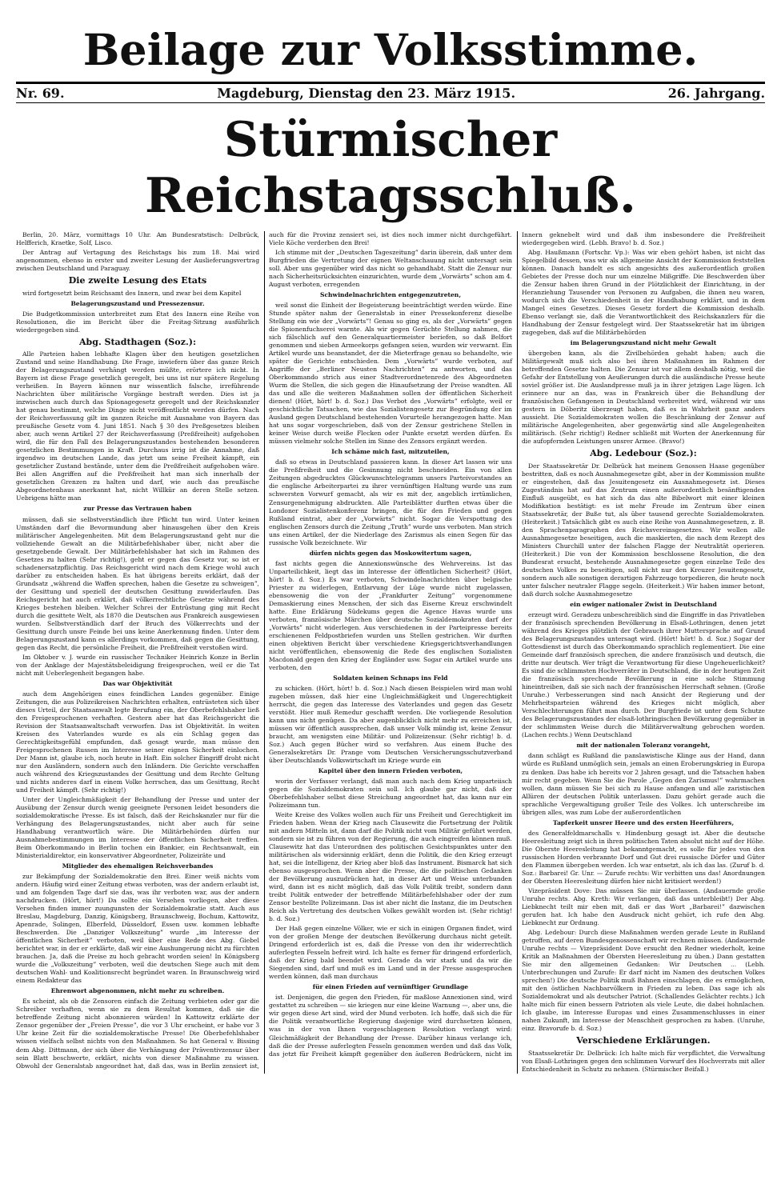Beilage zur Volksstimme.
Nr. 69. Magdeburg, Dienstag den 23. März 1915. 26. Jahrgang.
Stürmischer Reichstagsschluß.
Berlin, 20. März, vormittags 10 Uhr. Am Bundesratstisch: Delbrück, Helfferich, Kraetke, Solf, Lisco.
Der Antrag auf Vertagung des Reichstags bis zum 18. Mai wird angenommen, ebenso in erster und zweiter Lesung der Auslieferungsvertrag zwischen Deutschland und Paraguay.
Die zweite Lesung des Etats
wird fortgesetzt beim Reichsamt des Innern, und zwar bei dem Kapitel
Belagerungszustand und Pressezensur.
Die Budgetkommission unterbreitet zum Etat des Innern eine Reihe von Resolutionen, die im Bericht über die Freitag-Sitzung ausführlich wiedergegeben sind.
Abg. Stadthagen (Soz.):
Alle Parteien haben lebhafte Klagen über den heutigen gesetzlichen Zustand und seine Handhabung. Die Frage, inwiefern über das ganze Reich der Belagerungszustand verhängt werden müßte, erörtere ich nicht. In Bayern ist diese Frage gesetzlich geregelt, bei uns ist nur spätere Regelung verheißen. In Bayern können nur wissentlich falsche, irreführende Nachrichten über militärische Vorgänge bestraft werden. Dies ist ja inzwischen auch durch das Spionagegesetz geregelt und der Reichskanzler hat genau bestimmt, welche Dinge nicht veröffentlicht werden dürfen. Nach der Reichsverfassung gilt im ganzen Reiche mit Ausnahme von Bayern das preußische Gesetz vom 4. Juni 1851. Nach § 30 des Preßgesetzes bleiben aber, auch wenn Artikel 27 der Reichsverfassung (Preßfreiheit) aufgehoben wird, die für den Fall des Belagerungszustandes bestehenden besonderen gesetzlichen Bestimmungen in Kraft. Durchaus irrig ist die Annahme, daß irgendwo im deutschen Lande, das jetzt um seine Freiheit kämpft, ein gesetzlicher Zustand bestände, unter dem die Preßfreiheit aufgehoben wäre. Bei allen Angriffen auf die Preßfreiheit hat man sich innerhalb der gesetzlichen Grenzen zu halten und darf, wie auch das preußische Abgeordnetenhaus anerkannt hat, nicht Willkür an deren Stelle setzen. Uebrigens hätte man
zur Presse das Vertrauen haben
müssen, daß sie selbstverständlich ihre Pflicht tun wird. Unter keinen Umständen darf die Bevormundung aber hinausgehen über den Kreis militärischer Angelegenheiten. Mit dem Belagerungszustand geht nur die vollziehende Gewalt an die Militärbefehlshaber über, nicht aber die gesetzgebende Gewalt. Der Militärbefehlshaber hat sich im Rahmen des Gesetzes zu halten (Sehr richtig!), geht er gegen das Gesetz vor, so ist er schadenersatzpflichtig. Das Reichsgericht wird nach dem Kriege wohl auch darüber zu entscheiden haben. Es hat übrigens bereits erklärt, daß der Grundsatz „während die Waffen sprechen, haben die Gesetze zu schweigen“, der Gesittung und speziell der deutschen Gesittung zuwiderlaufen. Das Reichsgericht hat auch erklärt, daß völkerrechtliche Gesetze während des Krieges bestehen bleiben. Welcher Schrei der Entrüstung ging mit Recht durch die gesittete Welt, als 1870 die Deutschen aus Frankreich ausgewiesen wurden. Selbstverständlich darf der Bruch des Völkerrechts und der Gesittung durch unsre Feinde bei uns keine Anerkennung finden. Unter dem Belagerungszustand kann es allerdings vorkommen, daß gegen die Gesittung, gegen das Recht, die persönliche Freiheit, die Preßfreiheit verstoßen wird.
Im Oktober v. J. wurde ein russischer Techniker Heinrich Konze in Berlin von der Anklage der Majestätsbeleidigung freigesprochen, weil er die Tat nicht mit Ueberlegenheit begangen habe.
Das war Objektivität
auch dem Angehörigen eines feindlichen Landes gegenüber. Einige Zeitungen, die aus Polizeikreisen Nachrichten erhalten, entrüsteten sich über dieses Urteil, der Staatsanwalt legte Berufung ein, der Oberbefehlshaber ließ den Freigesprochenen verhaften. Gestern aber hat das Reichsgericht die Revision der Staatsanwaltschaft verworfen. Das ist Objektivität. In weiten Kreisen des Vaterlandes wurde es als ein Schlag gegen das Gerechtigkeitsgefühl empfunden, daß gesagt wurde, man müsse den Freigesprochenen Russen im Interesse seiner eignen Sicherheit einlochen. Der Mann ist, glaube ich, noch heute in Haft. Ein solcher Eingriff droht nicht nur den Ausländern, sondern auch den Inländern. Die Gerichte verschaffen auch während des Kriegszustandes der Gesittung und dem Rechte Geltung und nichts anderes darf in einem Volke herrschen, das um Gesittung, Recht und Freiheit kämpft. (Sehr richtig!)
Unter der Ungleichmäßigkeit der Behandlung der Presse und unter der Ausübung der Zensur durch wenig geeignete Personen leidet besonders die sozialdemokratische Presse. Es ist falsch, daß der Reichskanzler nur für die Verhängung des Belagerungszustandes, nicht aber auch für seine Handhabung verantwortlich wäre. Die Militärbehörden dürfen nur Ausnahmebestimmungen im Interesse der öffentlichen Sicherheit treffen. Beim Oberkommando in Berlin tochen ein Bankier, ein Rechtsanwalt, ein Ministerialdirektor, ein konservativer Abgeordneter, Polizeiräte und
Mitglieder des ehemaligen Reichsverbandes
zur Bekämpfung der Sozialdemokratie den Brei. Einer weiß nichts vom andern. Häufig wird einer Zeitung etwas verboten, was der andern erlaubt ist, und am folgenden Tage darf sie das, was ihr verboten war, aus der andern nachdrucken. (Hört, hört!) Da sollte ein Versehen vorliegen, aber diese Versehen finden immer zuungunsten der Sozialdemokratie statt. Auch aus Breslau, Magdeburg, Danzig, Königsberg, Braunschweig, Bochum, Kattowitz, Apenrade, Solingen, Elberfeld, Düsseldorf, Essen usw. kommen lebhafte Beschwerden. Die „Danziger Volkszeitung“ wurde „im Interesse der öffentlichen Sicherheit“ verboten, weil über eine Rede des Abg. Giebel berichtet war, in der er erklärte, daß wir eine Aushungerung nicht zu fürchten brauchen. Ja, daß die Preise zu hoch gebracht worden seien! In Königsberg wurde die „Volkszeitung“ verboten, weil die deutschen Siege auch mit dem deutschen Wahl- und Koalitionsrecht begründet waren. In Braunschweig wird einem Redakteur das
Ehrenwort abgenommen, nicht mehr zu schreiben.
Es scheint, als ob die Zensoren einfach die Zeitung verbieten oder gar die Schreiber verhaften, wenn sie zu dem Resultat kommen, daß sie die betreffende Zeitung nicht abonnieren würden! In Kattowitz erklärte der Zensor gegenüber der „Freien Presse“, die vor 3 Uhr erscheint, er habe vor 3 Uhr keine Zeit für die sozialdemokratische Presse! Die Oberbefehlshaber wissen vielfach selbst nichts von den Maßnahmen. So hat General v. Bissing dem Abg. Dittmann, der sich über die Verhängung der Präventivzensur über sein Blatt beschwerte, erklärt, nichts von dieser Maßnahme zu wissen. Obwohl der Generalstab angeordnet hat, daß das, was in Berlin zensiert ist, auch für die Provinz zensiert sei, ist dies noch immer nicht durchgeführt. Viele Köche verderben den Brei!
Ich stimme mit der „Deutschen Tageszeitung“ darin überein, daß unter dem Burgfrieden die Vertretung der eignen Weltanschauung nicht untersagt sein soll. Aber uns gegenüber wird das nicht so gehandhabt. Statt die Zensur nur nach Sicherheitsrücksichten einzurichten, wurde dem „Vorwärts“ schon am 4. August verboten, erregenden
Schwindelnachrichten entgegenzutreten,
weil sonst die Einheit der Begeisterung beeinträchtigt werden würde. Eine Stunde später nahm der Generalstab in einer Pressekonferenz dieselbe Stellung ein wie der „Vorwärts“! Genau so ging es, als der „Vorwärts“ gegen die Spionenfuchserei warnte. Als wir gegen Gerüchte Stellung nahmen, die sich fälschlich auf den Generalquartiermeister beriefen, so daß Belfort genommen und sieben Armeekorps gefangen seien, wurden wir verwarnt. Ein Artikel wurde uns beanstandet, der die Mieterfrage genau so behandelte, wie später die Gerichte entschieden. Dem „Vorwärts“ wurde verboten, auf Angriffe der „Berliner Neusten Nachrichten“ zu antworten, und das Oberkommando strich aus einer Stadtverordnetenrede des Abgeordneten Wurm die Stellen, die sich gegen die Hinaufsetzung der Preise wandten. All das und alle die weiteren Maßnahmen sollen der öffentlichen Sicherheit dienen! (Hört, hört! b. d. Soz.) Das Verbot des „Vorwärts“ erfolgte, weil er geschichtliche Tatsachen, wie das Sozialistengesetz zur Begründung der im Ausland gegen Deutschland bestehenden Vorurteile herangezogen hatte. Man hat uns sogar vorgeschrieben, daß von der Zensur gestrichene Stellen in keiner Weise durch weiße Flecken oder Punkte ersetzt werden dürfen. Es müssen vielmehr solche Stellen im Sinne des Zensors ergänzt werden.
Ich schäme mich fast, mitzuteilen,
daß so etwas in Deutschland passieren kann. In dieser Art lassen wir uns die Preßfreiheit und die Gesinnung nicht beschneiden. Ein von allen Zeitungen abgedrucktes Glückwunschtelegramm unsers Parteivorstandes an die englische Arbeiterpartei zu ihrer vernünftigen Haltung wurde uns zum schwersten Vorwurf gemacht, als wir es mit der, angeblich irrtümlichen, Zensurgenehmigung abdruckten. Alle Parteiblätter durften etwas über die Londoner Sozialistenkonferenz bringen, die für den Frieden und gegen Rußland eintrat, aber der „Vorwärts“ nicht. Sogar die Verspottung des englischen Zensors durch die Zeitung „Truth“ wurde uns verboten. Man strich uns einen Artikel, der die Niederlage des Zarismus als einen Segen für das russische Volk bezeichnete. Wir
dürfen nichts gegen das Moskowitertum sagen,
fast nichts gegen die Annexionswünsche des Wehrvereins. Ist das Unparteilichkeit, liegt das im Interesse der öffentlichen Sicherheit? (Hört, hört! b. d. Soz.) Es war verboten, Schwindelnachrichten über belgische Priester zu widerlegen, Entlarvung der Lüge wurde nicht zugelassen, ebensowenig die von der „Frankfurter Zeitung“ vorgenommene Demaskierung eines Menschen, der sich das Eiserne Kreuz erschwindelt hatte. Eine Erklärung Südekums gegen die Agence Havas wurde uns verboten, französische Märchen über deutsche Sozialdemokraten darf der „Vorwärts“ nicht widerlegen. Aus verschiedenen in der Parteipresse bereits erschienenen Feldpostbriefen wurden uns Stellen gestrichen. Wir durften einen objektiven Bericht über verschiedene Kriegsgerichtsverhandlungen nicht veröffentlichen, ebensowenig die Rede des englischen Sozialisten Macdonald gegen den Krieg der Engländer usw. Sogar ein Artikel wurde uns verboten, den
Soldaten keinen Schnaps ins Feld
zu schicken. (Hört, hört! b. d. Soz.) Nach diesen Beispielen wird man wohl zugeben müssen, daß hier eine Ungleichmäßigkeit und Ungerechtigkeit herrscht, die gegen das Interesse des Vaterlandes und gegen das Gesetz verstößt. Hier muß Remedur geschafft werden. Die vorliegende Resolution kann uns nicht genügen. Da aber augenblicklich nicht mehr zu erreichen ist, müssen wir öffentlich aussprechen, daß unser Volk mündig ist, keine Zensur braucht, am wenigsten eine Militär- und Polizeizensur. (Sehr richtig! b. d. Soz.) Auch gegen Bücher wird so verfahren. Aus einem Buche des Generalsekretärs Dr. Prange vom Deutschen Versicherungsschutzverband über Deutschlands Volkswirtschaft im Kriege wurde ein
Kapitel über den innern Frieden verboten,
worin der Verfasser verlangt, daß man auch nach dem Krieg unparteiisch gegen die Sozialdemokraten sein soll. Ich glaube gar nicht, daß der Oberbefehlshaber selbst diese Streichung angeordnet hat, das kann nur ein Polizeimann tun.
Weite Kreise des Volkes wollen auch für uns Freiheit und Gerechtigkeit im Frieden haben. Wenn der Krieg nach Clausewitz die Fortsetzung der Politik mit andern Mitteln ist, dann darf die Politik nicht vom Militär geführt werden, sondern sie ist zu führen von der Regierung, die auch eingreifen können muß. Clausewitz hat das Unterordnen des politischen Gesichtspunktes unter den militärischen als widersinnig erklärt, denn die Politik, die den Krieg erzeugt hat, sei die Intelligenz, der Krieg aber bloß das Instrument. Bismarck hat sich ebenso ausgesprochen. Wenn aber die Presse, die die politischen Gedanken der Bevölkerung auszudrücken hat, in dieser Art und Weise unterbunden wird, dann ist es nicht möglich, daß das Volk Politik treibt, sondern dann treibt Politik entweder der betreffende Militärbefehlshaber oder der zum Zensor bestellte Polizeimann. Das ist aber nicht die Instanz, die im Deutschen Reich als Vertretung des deutschen Volkes gewählt worden ist. (Sehr richtig! b. d. Soz.)
Der Haß gegen einzelne Völker, wie er sich in einigen Organen findet, wird von der großen Menge der deutschen Bevölkerung durchaus nicht geteilt. Dringend erforderlich ist es, daß die Presse von den ihr widerrechtlich auferlegten Fesseln befreit wird. Ich halte es ferner für dringend erforderlich, daß der Krieg bald beendet wird. Gerade da wir stark und da wir die Siegenden sind, darf und muß es im Land und in der Presse ausgesprochen werden können, daß man durchaus
für einen Frieden auf vernünftiger Grundlage
ist. Denjenigen, die gegen den Frieden, für maßlose Annexionen sind, wird gestattet zu schreiben — sie kriegen nur eine kleine Warnung —, aber uns, die wir gegen diese Art sind, wird der Mund verboten. Ich hoffe, daß sich die für die Politik verantwortliche Regierung dasjenige wird durchsetzen können, was in der von Ihnen vorgeschlagenen Resolution verlangt wird: Gleichmäßigkeit der Behandlung der Presse. Darüber hinaus verlange ich, daß die der Presse auferlegten Fesseln genommen werden und daß das Volk, das jetzt für Freiheit kämpft gegenüber den äußeren Bedrückern, nicht im Innern geknebelt wird und daß ihm insbesondere die Preßfreiheit wiedergegeben wird. (Lebh. Bravo! b. d. Soz.)
Abg. Haußmann (Fortschr. Vp.): Was wir eben gehört haben, ist nicht das Spiegelbild dessen, was wir als allgemeine Ansicht der Kommission feststellen können. Danach handelt es sich angesichts des außerordentlich großen Gebietes der Presse doch nur um einzelne Mißgriffe. Die Beschwerden über die Zensur haben ihren Grund in der Plötzlichkeit der Einrichtung, in der Heranziehung Tausender von Personen zu Aufgaben, die ihnen neu waren, wodurch sich die Verschiedenheit in der Handhabung erklärt, und in dem Mangel eines Gesetzes. Dieses Gesetz fordert die Kommission deshalb. Ebenso verlangt sie, daß die Verantwortlichkeit des Reichskanzlers für die Handhabung der Zensur festgelegt wird. Der Staatssekretär hat im übrigen zugegeben, daß auf die Militärbehörden
im Belagerungszustand nicht mehr Gewalt
übergeben kann, als die Zivilbehörden gehabt haben; auch die Militärgewalt muß sich also bei ihren Maßnahmen im Rahmen der betreffenden Gesetze halten. Die Zensur ist vor allem deshalb nötig, weil die Gefahr der Entstellung von Aeußerungen durch die ausländische Presse heute soviel größer ist. Die Auslandpresse muß ja in ihrer jetzigen Lage lügen. Ich erinnere nur an das, was in Frankreich über die Behandlung der französischen Gefangenen in Deutschland verbreitet wird, während wir uns gestern in Döberitz überzeugt haben, daß es in Wahrheit ganz anders aussieht. Die Sozialdemokraten wollen die Beschränkung der Zensur auf militärische Angelegenheiten, aber gegenwärtig sind alle Angelegenheiten militärisch. (Sehr richtig!) Redner schließt mit Worten der Anerkennung für die aufopfernden Leistungen unsrer Armee. (Bravo!)
Abg. Ledebour (Soz.):
Der Staatssekretär Dr. Delbrück hat meinem Genossen Haase gegenüber bestritten, daß es noch Ausnahmegesetze gibt, aber in der Kommission mußte er eingestehen, daß das Jesuitengesetz ein Ausnahmegesetz ist. Dieses Zugeständnis hat auf das Zentrum einen außerordentlich besänftigenden Einfluß ausgeübt, es hat sich da das alte Bibelwort mit einer kleinen Modifikation bestätigt: es ist mehr Freude im Zentrum über einen Staatssekretär, der Buße tut, als über tausend gerechte Sozialdemokraten. (Heiterkeit.) Tatsächlich gibt es auch eine Reihe von Ausnahmegesetzen, z. B. den Sprachenparagraphen des Reichsvereinsgesetzes. Wir wollen alle Ausnahmegesetze beseitigen, auch die maskierten, die nach dem Rezept des Ministers Churchill unter der falschen Flagge der Neutralität operieren. (Heiterkeit.) Die von der Kommission beschlossene Resolution, die den Bundesrat ersucht, bestehende Ausnahmegesetze gegen einzelne Teile des deutschen Volkes zu beseitigen, soll nicht nur den Kreuzer Jesuitengesetz, sondern auch alle sonstigen derartigen Fahrzeuge torpedieren, die heute noch unter falscher neutraler Flagge segeln. (Heiterkeit.) Wir haben immer betont, daß durch solche Ausnahmegesetze
ein ewiger nationaler Zwist in Deutschland
erzeugt wird. Geradezu unbeschreiblich sind die Eingriffe in das Privatleben der französisch sprechenden Bevölkerung in Elsaß-Lothringen, denen jetzt während des Krieges plötzlich der Gebrauch ihrer Muttersprache auf Grund des Belagerungszustandes untersagt wird. (Hört! hört! b. d. Soz.) Sogar der Gottesdienst ist durch das Oberkommando sprachlich reglementiert. Die eine Gemeinde darf französisch sprechen, die andere französisch und deutsch, die dritte nur deutsch. Wer trägt die Verantwortung für diese Ungeheuerlichkeit? Es sind die schlimmsten Hochverräter in Deutschland, die in der heutigen Zeit die französisch sprechende Bevölkerung in eine solche Stimmung hineintreiben, daß sie sich nach der französischen Herrschaft sehnen. (Große Unruhe.) Verbesserungen sind nach Ansicht der Regierung und der Mehrheitsparteien während des Krieges nicht möglich, aber Verschlechterungen führt man durch. Der Burgfriede ist unter dem Schutze des Belagerungszustandes der elsaß-lothringischen Bevölkerung gegenüber in der schlimmsten Weise durch die Militärverwaltung gebrochen worden. (Lachen rechts.) Wenn Deutschland
mit der nationalen Toleranz vorangeht,
dann schlägt es Rußland die panslawistische Klinge aus der Hand, dann würde es Rußland unmöglich sein, jemals an einen Eroberungskrieg in Europa zu denken. Das habe ich bereits vor 2 Jahren gesagt, und die Tatsachen haben mir recht gegeben. Wenn Sie die Parole „Gegen den Zarismus!“ wahrmachen wollen, dann müssen Sie bei sich zu Hause anfangen und alle zaristischen Allüren der deutschen Politik unterlassen. Dazu gehört gerade auch die sprachliche Vergewaltigung großer Teile des Volkes. Ich unterschreibe im übrigen alles, was zum Lobe der außerordentlichen
Tapferkeit unsrer Heere und des ersten Heerführers,
des Generalfeldmarschalls v. Hindenburg gesagt ist. Aber die deutsche Heeresleitung zeigt sich in ihren politischen Taten absolut nicht auf der Höhe. Die Oberste Heeresleitung hat bekanntgemacht, es solle für jedes von den russischen Horden verbrannte Dorf und Gut drei russische Dörfer und Güter den Flammen übergeben werden. Ich war entsetzt, als ich das las. (Zuruf b. d. Soz.: Barbarei! Gr. Unr. — Zurufe rechts: Wir verbitten uns das! Anordnungen der Obersten Heeresleitung dürfen hier nicht kritisiert werden!)
Vizepräsident Dove: Das müssen Sie mir überlassen. (Andauernde große Unruhe rechts. Abg. Kreth: Wir verlangen, daß das unterbleibt!) Der Abg. Liebknecht teilt mir eben mit, daß er das Wort „Barbarei!“ dazwischen gerufen hat. Ich habe den Ausdruck nicht gehört, ich rufe den Abg. Liebknecht zur Ordnung.
Abg. Ledebour: Durch diese Maßnahmen werden gerade Leute in Rußland getroffen, auf deren Bundesgenossenschaft wir rechnen müssen. (Andauernde Unruhe rechts — Vizepräsident Dove ersucht den Redner wiederholt, keine Kritik an Maßnahmen der Obersten Heeresleitung zu üben.) Dann gestatten Sie mir den allgemeinen Gedanken: Wir Deutschen ... (Lebh. Unterbrechungen und Zurufe: Er darf nicht im Namen des deutschen Volkes sprechen!) Die deutsche Politik muß Bahnen einschlagen, die es ermöglichen, mit den östlichen Nachbarvölkern in Frieden zu leben. Das sage ich als Sozialdemokrat und als deutscher Patriot. (Schallendes Gelächter rechts.) Ich halte mich für einen bessern Patrioten als viele Leute, die dabei hohnlachen. Ich glaube, im Interesse Europas und eines Zusammenschlusses in einer nahen Zukunft, im Interesse der Menschheit gesprochen zu haben. (Unruhe, einz. Bravorufe b. d. Soz.)
Verschiedene Erklärungen.
Staatssekretär Dr. Delbrück: Ich halte mich für verpflichtet, die Verwaltung von Elsaß-Lothringen gegen den schlimmen Vorwurf des Hochverrats mit aller Entschiedenheit in Schutz zu nehmen. (Stürmischer Beifall.)